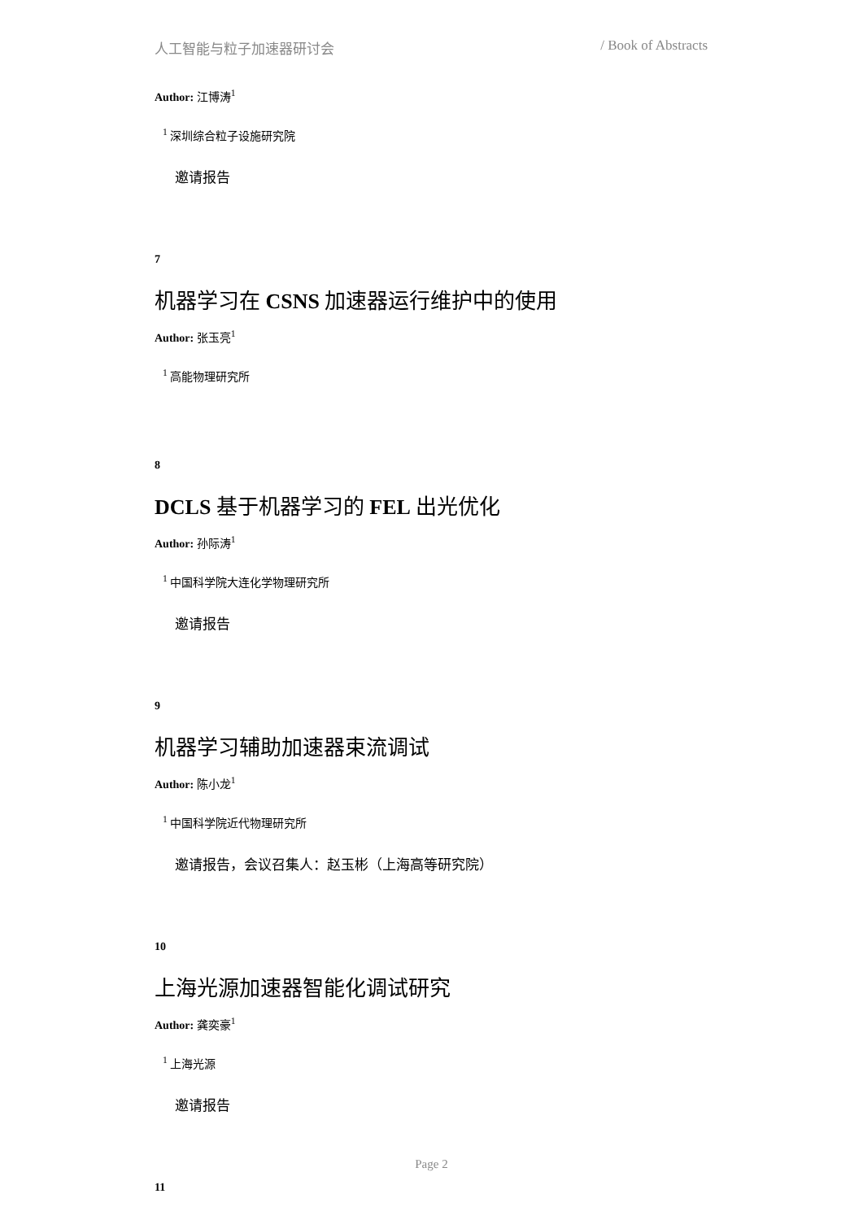人工智能与粒子加速器研讨会 / Book of Abstracts
Author: 江博涛<sup>1</sup>
<sup>1</sup> 深圳综合粒子设施研究院
邀请报告
7
机器学习在 CSNS 加速器运行维护中的使用
Author: 张玉亮<sup>1</sup>
<sup>1</sup> 高能物理研究所
8
DCLS 基于机器学习的 FEL 出光优化
Author: 孙际涛<sup>1</sup>
<sup>1</sup> 中国科学院大连化学物理研究所
邀请报告
9
机器学习辅助加速器束流调试
Author: 陈小龙<sup>1</sup>
<sup>1</sup> 中国科学院近代物理研究所
邀请报告，会议召集人：赵玉彬（上海高等研究院）
10
上海光源加速器智能化调试研究
Author: 龚奕豪<sup>1</sup>
<sup>1</sup> 上海光源
邀请报告
11
Page 2